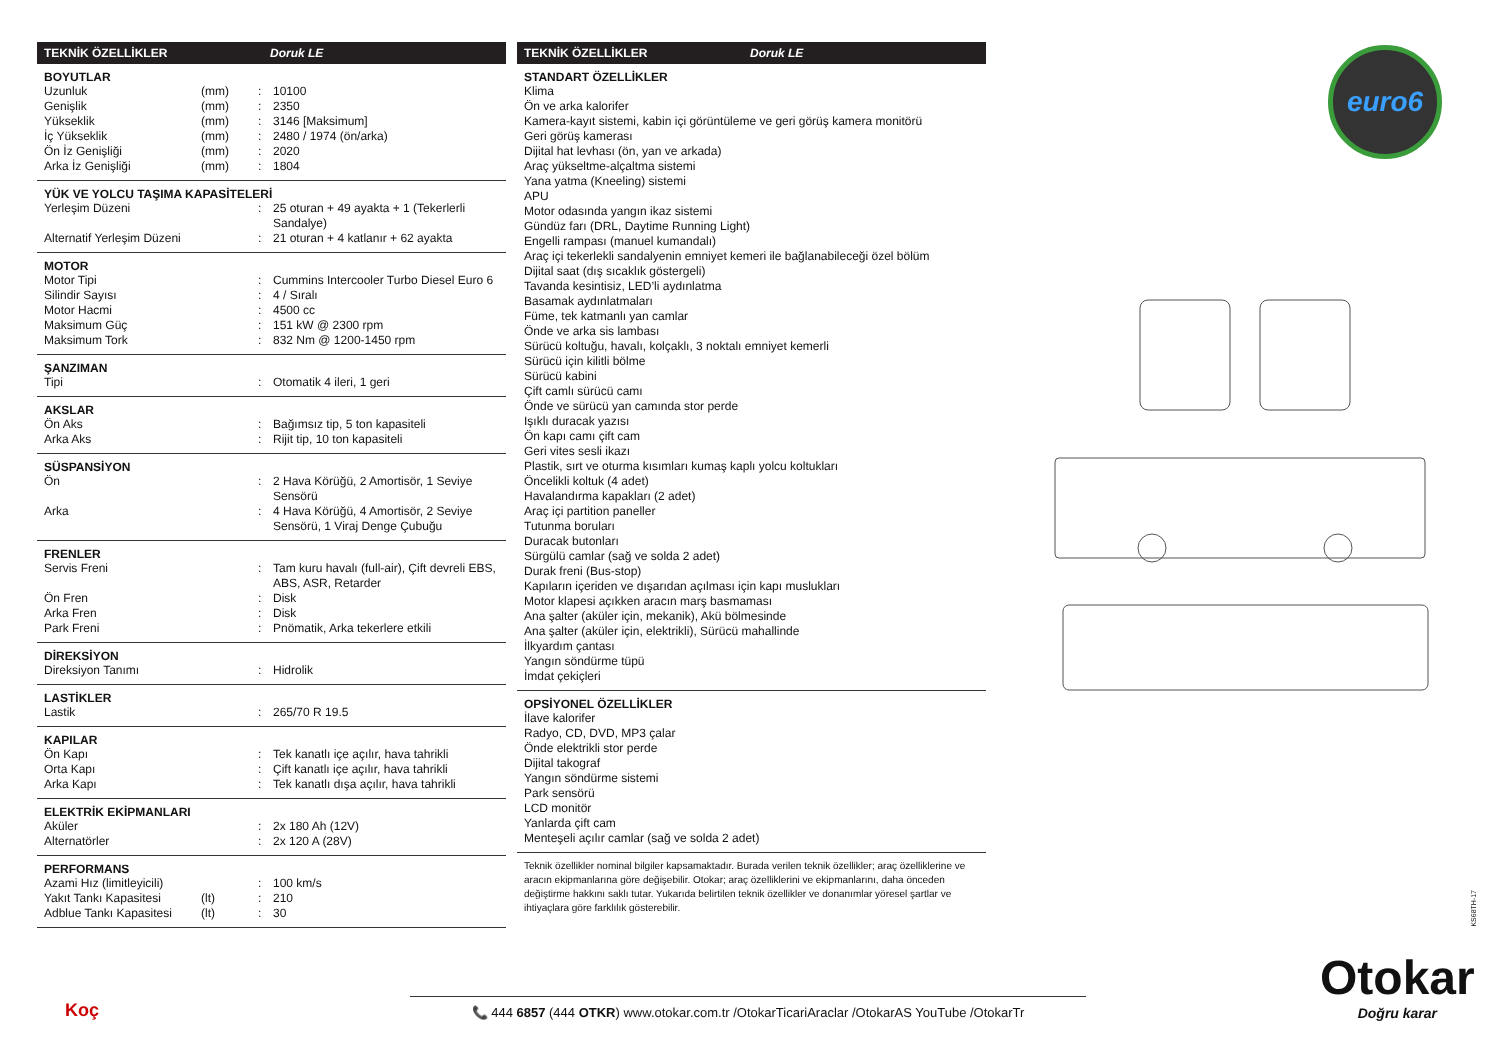euro6
TEKNİK ÖZELLİKLER Doruk LE
BOYUTLAR
| Uzunluk | (mm) | : | 10100 |
| Genişlik | (mm) | : | 2350 |
| Yükseklik | (mm) | : | 3146 [Maksimum] |
| İç Yükseklik | (mm) | : | 2480 / 1974 (ön/arka) |
| Ön İz Genişliği | (mm) | : | 2020 |
| Arka İz Genişliği | (mm) | : | 1804 |
YÜK VE YOLCU TAŞIMA KAPASİTELERİ
| Yerleşim Düzeni | | : | 25 oturan + 49 ayakta + 1 (Tekerlerli Sandalye) |
| Alternatif Yerleşim Düzeni | | : | 21 oturan + 4 katlanır + 62 ayakta |
MOTOR
| Motor Tipi | | : | Cummins Intercooler Turbo Diesel Euro 6 |
| Silindir Sayısı | | : | 4 / Sıralı |
| Motor Hacmi | | : | 4500 cc |
| Maksimum Güç | | : | 151 kW @ 2300 rpm |
| Maksimum Tork | | : | 832 Nm @ 1200-1450 rpm |
ŞANZIMAN
| Tipi | | : | Otomatik 4 ileri, 1 geri |
AKSLAR
| Ön Aks | | : | Bağımsız tip, 5 ton kapasiteli |
| Arka Aks | | : | Rijit tip, 10 ton kapasiteli |
SÜSPANSİYON
| Ön | | : | 2 Hava Körüğü, 2 Amortisör, 1 Seviye Sensörü |
| Arka | | : | 4 Hava Körüğü, 4 Amortisör, 2 Seviye Sensörü, 1 Viraj Denge Çubuğu |
FRENLER
| Servis Freni | | : | Tam kuru havalı (full-air), Çift devreli EBS, ABS, ASR, Retarder |
| Ön Fren | | : | Disk |
| Arka Fren | | : | Disk |
| Park Freni | | : | Pnömatik, Arka tekerlere etkili |
DİREKSİYON
| Direksiyon Tanımı | | : | Hidrolik |
LASTİKLER
| Lastik | | : | 265/70 R 19.5 |
KAPILAR
| Ön Kapı | | : | Tek kanatlı içe açılır, hava tahrikli |
| Orta Kapı | | : | Çift kanatlı içe açılır, hava tahrikli |
| Arka Kapı | | : | Tek kanatlı dışa açılır, hava tahrikli |
ELEKTRİK EKİPMANLARI
| Aküler | | : | 2x 180 Ah (12V) |
| Alternatörler | | : | 2x 120 A (28V) |
PERFORMANS
| Azami Hız (limitleyicili) | | : | 100 km/s |
| Yakıt Tankı Kapasitesi | (lt) | : | 210 |
| Adblue Tankı Kapasitesi | (lt) | : | 30 |
TEKNİK ÖZELLİKLER Doruk LE
STANDART ÖZELLİKLER
Klima
Ön ve arka kalorifer
Kamera-kayıt sistemi, kabin içi görüntüleme ve geri görüş kamera monitörü
Geri görüş kamerası
Dijital hat levhası (ön, yan ve arkada)
Araç yükseltme-alçaltma sistemi
Yana yatma (Kneeling) sistemi
APU
Motor odasında yangın ikaz sistemi
Gündüz farı (DRL, Daytime Running Light)
Engelli rampası (manuel kumandalı)
Araç içi tekerlekli sandalyenin emniyet kemeri ile bağlanabileceği özel bölüm
Dijital saat (dış sıcaklık göstergeli)
Tavanda kesintisiz, LED’li aydınlatma
Basamak aydınlatmaları
Füme, tek katmanlı yan camlar
Önde ve arka sis lambası
Sürücü koltuğu, havalı, kolçaklı, 3 noktalı emniyet kemerli
Sürücü için kilitli bölme
Sürücü kabini
Çift camlı sürücü camı
Önde ve sürücü yan camında stor perde
Işıklı duracak yazısı
Ön kapı camı çift cam
Geri vites sesli ikazı
Plastik, sırt ve oturma kısımları kumaş kaplı yolcu koltukları
Öncelikli koltuk (4 adet)
Havalandırma kapakları (2 adet)
Araç içi partition paneller
Tutunma boruları
Duracak butonları
Sürgülü camlar (sağ ve solda 2 adet)
Durak freni (Bus-stop)
Kapıların içeriden ve dışarıdan açılması için kapı muslukları
Motor klapesi açıkken aracın marş basmaması
Ana şalter (aküler için, mekanik), Akü bölmesinde
Ana şalter (aküler için, elektrikli), Sürücü mahallinde
İlkyardım çantası
Yangın söndürme tüpü
İmdat çekiçleri
OPSİYONEL ÖZELLİKLER
İlave kalorifer
Radyo, CD, DVD, MP3 çalar
Önde elektrikli stor perde
Dijital takograf
Yangın söndürme sistemi
Park sensörü
LCD monitör
Yanlarda çift cam
Menteşeli açılır camlar (sağ ve solda 2 adet)
Teknik özellikler nominal bilgiler kapsamaktadır. Burada verilen teknik özellikler; araç özelliklerine ve aracın ekipmanlarına göre değişebilir. Otokar; araç özelliklerini ve ekipmanlarını, daha önceden değiştirme hakkını saklı tutar. Yukarıda belirtilen teknik özellikler ve donanımlar yöresel şartlar ve ihtiyaçlara göre farklılık gösterebilir.
KS68TH-17
Koç
📞 444 6857 (444 OTKR) www.otokar.com.tr /OtokarTicariAraclar /OtokarAS YouTube /OtokarTr
Otokar
Doğru karar